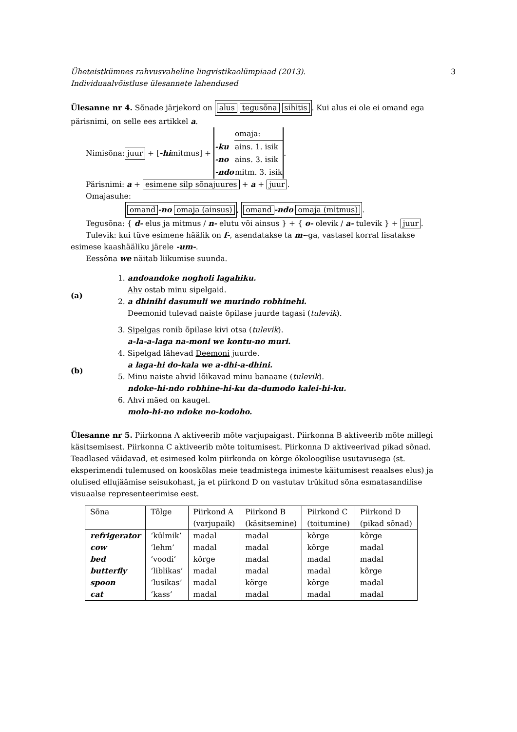Üheteistkümnes rahvusvaheline lingvistikaolümpiaad (2013).
Individuaalvõistluse ülesannete lahendused 3
Ülesanne nr 4. Sõnade järjekord on alus tegusõna sihitis. Kui alus ei ole ei omand ega pärisnimi, on selle ees artikkel a.
Nimisõna: juur + [-hi mitmus] +
| | omaja: |
| -ku | ains. 1. isik |
| -no | ains. 3. isik |
| -ndo | mitm. 3. isik |
.
Pärisnimi: a + esimene silp sõnajuures + a + juur.
Omajasuhe:
omand -no omaja (ainsus), omand -ndo omaja (mitmus).
Tegusõna: { d- elus ja mitmus / n- elutu või ainsus } + { o- olevik / a- tulevik } + juur.
Tulevik: kui tüve esimene häälik on f-, asendatakse ta m--ga, vastasel korral lisatakse
esimese kaashääliku järele -um-.
Eessõna we näitab liikumise suunda.
(a)
1. andoandoke nogholi lagahiku.
Ahv ostab minu sipelgaid.
2. a dhinihi dasumuli we murindo robhinehi.
Deemonid tulevad naiste õpilase juurde tagasi (tulevik).
(b)
3. Sipelgas ronib õpilase kivi otsa (tulevik).
a-la-a-laga na-moni we kontu-no muri.
4. Sipelgad lähevad Deemoni juurde.
a laga-hi do-kala we a-dhi-a-dhini.
5. Minu naiste ahvid lõikavad minu banaane (tulevik).
ndoke-hi-ndo robhine-hi-ku da-dumodo kalei-hi-ku.
6. Ahvi mäed on kaugel.
molo-hi-no ndoke no-kodoho.
Ülesanne nr 5. Piirkonna A aktiveerib mõte varjupaigast. Piirkonna B aktiveerib mõte millegi käsitsemisest. Piirkonna C aktiveerib mõte toitumisest. Piirkonna D aktiveerivad pikad sõnad. Teadlased väidavad, et esimesed kolm piirkonda on kõrge ökoloogilise usutavusega (st. eksperimendi tulemused on kooskõlas meie teadmistega inimeste käitumisest reaalses elus) ja olulised ellujäämise seisukohast, ja et piirkond D on vastutav trükitud sõna esmatasandilise visuaalse representeerimise eest.
| Sõna | Tõlge | Piirkond A (varjupaik) | Piirkond B (käsitsemine) | Piirkond C (toitumine) | Piirkond D (pikad sõnad) |
| --- | --- | --- | --- | --- | --- |
| refrigerator | ‘külmik’ | madal | madal | kõrge | kõrge |
| cow | ‘lehm’ | madal | madal | kõrge | madal |
| bed | ‘voodi’ | kõrge | madal | madal | madal |
| butterfly | ‘liblikas’ | madal | madal | madal | kõrge |
| spoon | ‘lusikas’ | madal | kõrge | kõrge | madal |
| cat | ‘kass’ | madal | madal | madal | madal |